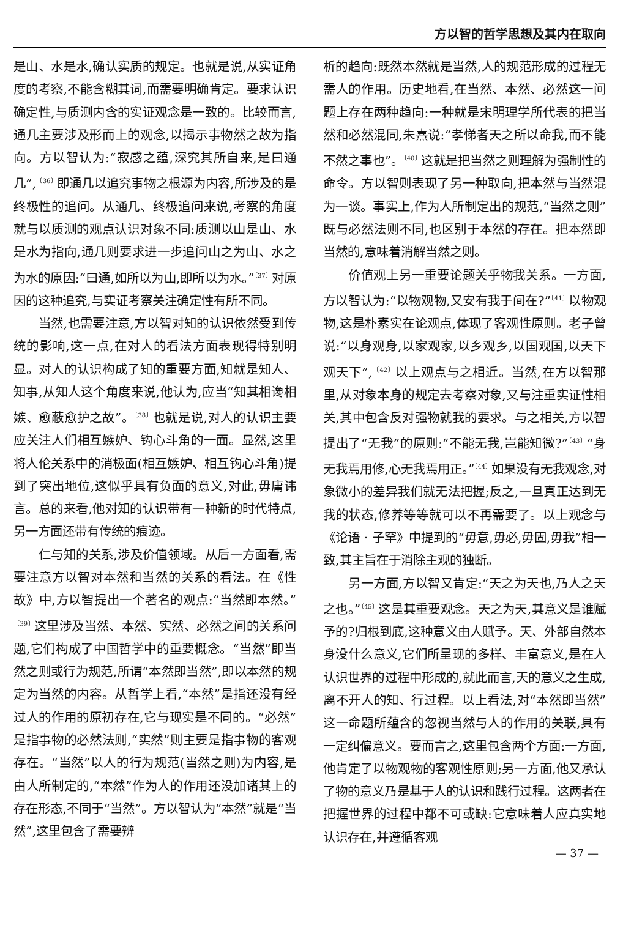方以智的哲学思想及其内在取向
是山、水是水,确认实质的规定。也就是说,从实证角度的考察,不能含糊其词,而需要明确肯定。要求认识确定性,与质测内含的实证观念是一致的。比较而言,通几主要涉及形而上的观念,以揭示事物然之故为指向。方以智认为:“寂感之蕴,深究其所自来,是曰通几”,<sup>〔36〕</sup>即通几以追究事物之根源为内容,所涉及的是终极性的追问。从通几、终极追问来说,考察的角度就与以质测的观点认识对象不同:质测以山是山、水是水为指向,通几则要求进一步追问山之为山、水之为水的原因:“曰通,如所以为山,即所以为水。”<sup>〔37〕</sup>对原因的这种追究,与实证考察关注确定性有所不同。
当然,也需要注意,方以智对知的认识依然受到传统的影响,这一点,在对人的看法方面表现得特别明显。对人的认识构成了知的重要方面,知就是知人、知事,从知人这个角度来说,他认为,应当“知其相谗相嫉、愈蔽愈护之故”。<sup>〔38〕</sup>也就是说,对人的认识主要应关注人们相互嫉妒、钩心斗角的一面。显然,这里将人伦关系中的消极面(相互嫉妒、相互钩心斗角)提到了突出地位,这似乎具有负面的意义,对此,毋庸讳言。总的来看,他对知的认识带有一种新的时代特点,另一方面还带有传统的痕迹。
仁与知的关系,涉及价值领域。从后一方面看,需要注意方以智对本然和当然的关系的看法。在《性故》中,方以智提出一个著名的观点:“当然即本然。”<sup>〔39〕</sup>这里涉及当然、本然、实然、必然之间的关系问题,它们构成了中国哲学中的重要概念。“当然”即当然之则或行为规范,所谓“本然即当然”,即以本然的规定为当然的内容。从哲学上看,“本然”是指还没有经过人的作用的原初存在,它与现实是不同的。“必然”是指事物的必然法则,“实然”则主要是指事物的客观存在。“当然”以人的行为规范(当然之则)为内容,是由人所制定的,“本然”作为人的作用还没加诸其上的存在形态,不同于“当然”。方以智认为“本然”就是“当然”,这里包含了需要辨
析的趋向:既然本然就是当然,人的规范形成的过程无需人的作用。历史地看,在当然、本然、必然这一问题上存在两种趋向:一种就是宋明理学所代表的把当然和必然混同,朱熹说:“孝悌者天之所以命我,而不能不然之事也”。<sup>〔40〕</sup>这就是把当然之则理解为强制性的命令。方以智则表现了另一种取向,把本然与当然混为一谈。事实上,作为人所制定出的规范,“当然之则”既与必然法则不同,也区别于本然的存在。把本然即当然的,意味着消解当然之则。
价值观上另一重要论题关乎物我关系。一方面,方以智认为:“以物观物,又安有我于间在?”<sup>〔41〕</sup>以物观物,这是朴素实在论观点,体现了客观性原则。老子曾说:“以身观身,以家观家,以乡观乡,以国观国,以天下观天下”,<sup>〔42〕</sup>以上观点与之相近。当然,在方以智那里,从对象本身的规定去考察对象,又与注重实证性相关,其中包含反对强物就我的要求。与之相关,方以智提出了“无我”的原则:“不能无我,岂能知微?”<sup>〔43〕</sup>“身无我焉用修,心无我焉用正。”<sup>〔44〕</sup>如果没有无我观念,对象微小的差异我们就无法把握;反之,一旦真正达到无我的状态,修养等等就可以不再需要了。以上观念与《论语 · 子罕》中提到的“毋意,毋必,毋固,毋我”相一致,其主旨在于消除主观的独断。
另一方面,方以智又肯定:“天之为天也,乃人之天之也。”<sup>〔45〕</sup>这是其重要观念。天之为天,其意义是谁赋予的?归根到底,这种意义由人赋予。天、外部自然本身没什么意义,它们所呈现的多样、丰富意义,是在人认识世界的过程中形成的,就此而言,天的意义之生成,离不开人的知、行过程。以上看法,对“本然即当然”这一命题所蕴含的忽视当然与人的作用的关联,具有一定纠偏意义。要而言之,这里包含两个方面:一方面,他肯定了以物观物的客观性原则;另一方面,他又承认了物的意义乃是基于人的认识和践行过程。这两者在把握世界的过程中都不可或缺:它意味着人应真实地认识存在,并遵循客观
— 37 —